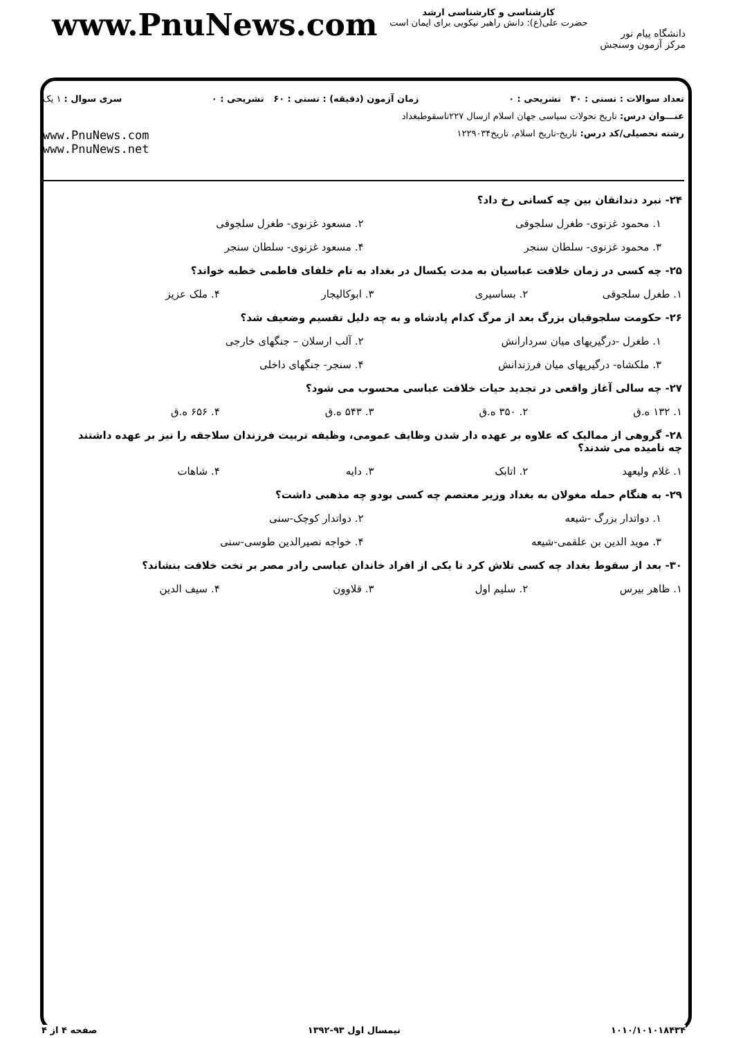www.PnuNews.com
کارشناسی و کارشناسی ارشد
حضرت علی(ع): دانش راهبر نیکویی برای ایمان است
دانشگاه پیام نور
مرکز آزمون وسنجش
تعداد سوالات : تستی : ۳۰ تشریحی : ۰ زمان آزمون (دقیقه) : تستی : ۶۰ تشریحی : ۰ سری سوال : ۱ یک
عنـــوان درس: تاریخ تحولات سیاسی جهان اسلام ازسال ۲۲۷تاسقوطبغداد
رشته تحصیلی/کد درس: تاریخ-تاریخ اسلام، تاریخ۱۲۲۹۰۳۴ www.PnuNews.com
www.PnuNews.net
۲۴- نبرد دندانقان بین چه کسانی رخ داد؟
۱. محمود غزنوی- طغرل سلجوقی ۲. مسعود غزنوی- طغرل سلجوقی ۳. محمود غزنوی- سلطان سنجر ۴. مسعود غزنوی- سلطان سنجر
۲۵- چه کسی در زمان خلافت عباسیان به مدت یکسال در بغداد به نام خلفای فاطمی خطبه خواند؟
۱. طغرل سلجوقی ۲. بساسیری ۳. ابوکالیجار ۴. ملک عزیز
۲۶- حکومت سلجوقیان بزرگ بعد از مرگ کدام پادشاه و به چه دلیل تقسیم وضعیف شد؟
۱. طغرل -درگیریهای میان سردارانش ۲. آلب ارسلان – جنگهای خارجی ۳. ملکشاه- درگیریهای میان فرزندانش ۴. سنجر- جنگهای داخلی
۲۷- چه سالی آغاز واقعی در تجدید حیات خلافت عباسی محسوب می شود؟
۱. ۱۳۲ ه.ق ۲. ۳۵۰ ه.ق ۳. ۵۴۳ ه.ق ۴. ۶۵۶ ه.ق
۲۸- گروهی از ممالیک که علاوه بر عهده دار شدن وظایف عمومی، وظیفه تربیت فرزندان سلاجقه را نیز بر عهده داشتند چه نامیده می شدند؟
۱. غلام ولیعهد ۲. اتابک ۳. دایه ۴. شاهات
۲۹- به هنگام حمله مغولان به بغداد وزیر معتصم چه کسی بودو چه مذهبی داشت؟
۱. دواتدار بزرگ -شیعه ۲. دواتدار کوچک-سنی ۳. موید الدین بن علقمی-شیعه ۴. خواجه نصیرالدین طوسی-سنی
۳۰- بعد از سقوط بغداد چه کسی تلاش کرد تا یکی از افراد خاندان عباسی رادر مصر بر تخت خلافت بنشاند؟
۱. ظاهر بیرس ۲. سلیم اول ۳. قلاوون ۴. سیف الدین
۱۰۱۰/۱۰۱۰۱۸۴۳۴ نیمسال اول ۹۳-۱۳۹۲ صفحه ۴ از ۴